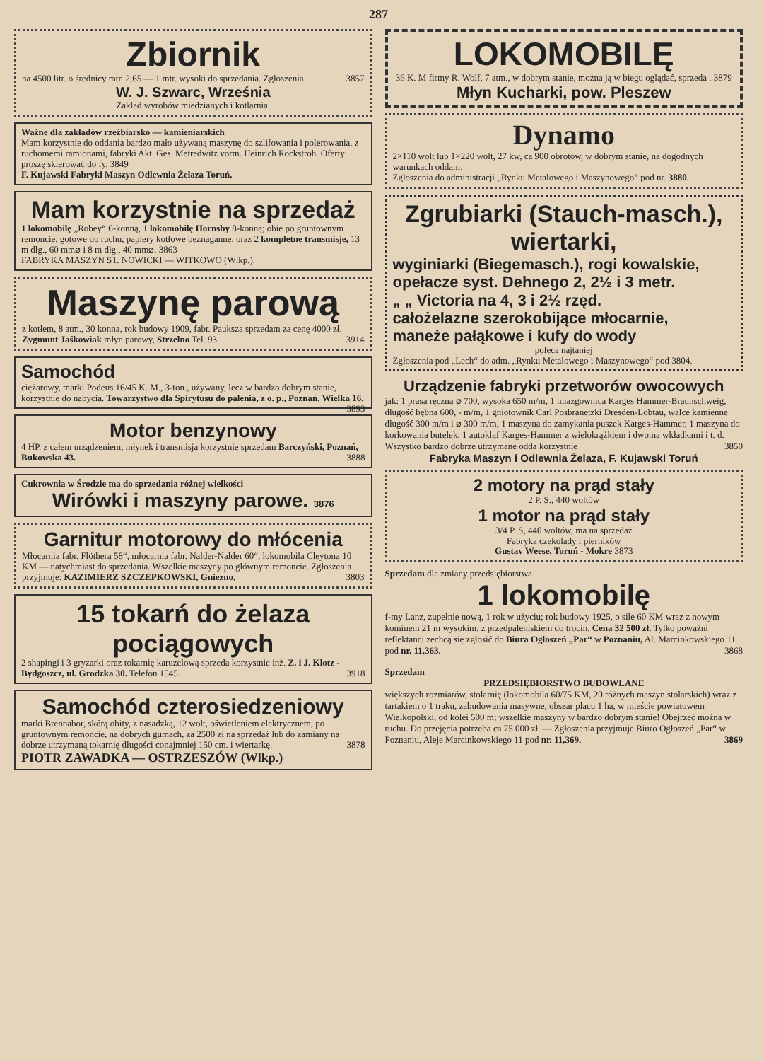287
Zbiornik
na 4500 litr. o średnicy mtr. 2,65 — 1 mtr. wysoki do sprzedania. Zgłoszenia 3857
W. J. Szwarc, Września
Zakład wyrobów miedzianych i kotlarnia.
Ważne dla zakładów rzeźbiarsko — kamieniarskich
Mam korzystnie do oddania bardzo mało używaną maszynę do szlifowania i polerowania, z ruchomemi ramionami, fabryki Akt. Ges. Metredwitz vorm. Heinrich Rockstroh. Oferty proszę skierować do fy. 3849
F. Kujawski Fabryki Maszyn Odlewnia Żelaza Toruń.
Mam korzystnie na sprzedaż
1 lokomobilę „Robey“ 6-konną, 1 lokomobilę Hornsby 8-konną; obie po gruntownym remoncie, gotowe do ruchu, papiery kotłowe beznaganne, oraz 2 kompletne transmisje, 13 m dłg., 60 mm⌀ i 8 m dłg., 40 mm⌀. 3863
FABRYKA MASZYN ST. NOWICKI — WITKOWO (Wlkp.).
Maszynę parową
z kotłem, 8 atm., 30 konna, rok budowy 1909, fabr. Paukszа sprzedam za cenę 4000 zł. Zygmunt Jaśkowiak młyn parowy, Strzelno Tel. 93. 3914
Samochód
ciężarowy, marki Podeus 16/45 K. M., 3-ton., używany, lecz w bardzo dobrym stanie, korzystnie do nabycia. Towarzystwo dla Spirytusu do palenia, z o. p., Poznań, Wielka 16. 3893
Motor benzynowy
4 HP. z całem urządzeniem, młynek i transmisja korzystnie sprzedam Barczyński, Poznań, Bukowska 43. 3888
Cukrownia w Środzie ma do sprzedania różnej wielkości
Wirówki i maszyny parowe. 3876
Garnitur motorowy do młócenia
Młocarnia fabr. Flöthera 58“, młocarnia fabr. Nalder-Nalder 60“, lokomobila Cleytona 10 KM — natychmiast do sprzedania. Wszelkie maszyny po głównym remoncie. Zgłoszenia przyjmuje: KAZIMIERZ SZCZEPKOWSKI, Gniezno, 3803
15 tokarń do żelaza pociągowych
2 shapingi i 3 gryzarki oraz tokarnię karuzelową sprzeda korzystnie inż. Z. i J. Klotz - Bydgoszcz, ul. Grodzka 30. Telefon 1545. 3918
Samochód czterosiedzeniowy
marki Brennabor, skórą obity, z nasadzką, 12 wolt, oświetleniem elektrycznem, po gruntownym remoncie, na dobrych gumach, za 2500 zł na sprzedaż lub do zamiany na dobrze utrzymaną tokarnię długości conajmniej 150 cm. i wiertarkę. 3878
PIOTR ZAWADKA — OSTRZESZÓW (Wlkp.)
LOKOMOBILĘ
36 K. M firmy R. Wolf, 7 atm., w dobrym stanie, można ją w biegu oglądać, sprzeda . 3879
Młyn Kucharki, pow. Pleszew
Dynamo
2×110 wolt lub 1×220 wolt, 27 kw, ca 900 obrotów, w dobrym stanie, na dogodnych warunkach oddam.
Zgłoszenia do administracji „Rynku Metalowego i Maszynowego“ pod nr. 3880.
Zgrubiarki (Stauch-masch.), wiertarki,
wyginiarki (Biegemasch.), rogi kowalskie,
opełacze syst. Dehnego 2, 2½ i 3 metr.
„ „ Victoria na 4, 3 i 2½ rzęd.
całożelazne szerokobijące młocarnie,
maneże pałąkowe i kufy do wody
poleca najtaniej
Zgłoszenia pod „Lech“ do adm. „Rynku Metalowego i Maszynowego“ pod 3804.
Urządzenie fabryki przetworów owocowych
jak: 1 prasa ręczna ⌀ 700, wysoka 650 m/m, 1 miazgownica Karges Hammer-Braunschweig, długość bębna 600, - m/m, 1 gniotownik Carl Posbranetzki Dresden-Löbtau, walce kamienne długość 300 m/m i ⌀ 300 m/m, 1 maszyna do zamykania puszek Karges-Hammer, 1 maszyna do korkowania butelek, 1 autoklaf Karges-Hammer z wielokrążkiem i dwoma wkładkami i t. d. Wszystko bardzo dobrze utrzymane odda korzystnie 3850
Fabryka Maszyn i Odlewnia Żelaza, F. Kujawski Toruń
2 motory na prąd stały
2 P. S., 440 woltów
1 motor na prąd stały
3/4 P. S, 440 woltów, ma na sprzedaż
Fabryka czekolady i pierników
Gustav Weese, Toruń - Mokre 3873
Sprzedam dla zmiany przedsiębiorstwa
1 lokomobilę
f-my Lanz, zupełnie nową, 1 rok w użyciu; rok budowy 1925, o sile 60 KM wraz z nowym kominem 21 m wysokim, z przedpaleniskiem do trocin. Cena 32 500 zł. Tylko poważni reflektanci zechcą się zgłosić do Biura Ogłoszeń „Par“ w Poznaniu, Al. Marcinkowskiego 11 pod nr. 11,363. 3868
Sprzedam
PRZEDSIĘBIORSTWO BUDOWLANE
większych rozmiarów, stolarnię (lokomobila 60/75 KM, 20 różnych maszyn stolarskich) wraz z tartakiem o 1 traku, zabudowania masywne, obszar placu 1 ha, w mieście powiatowem Wielkopolski, od kolei 500 m; wszelkie maszyny w bardzo dobrym stanie! Obejrzeć można w ruchu. Do przejęcia potrzeba ca 75 000 zł. — Zgłoszenia przyjmuje Biuro Ogłoszeń „Par“ w Poznaniu, Aleje Marcinkowskiego 11 pod nr. 11,369. 3869